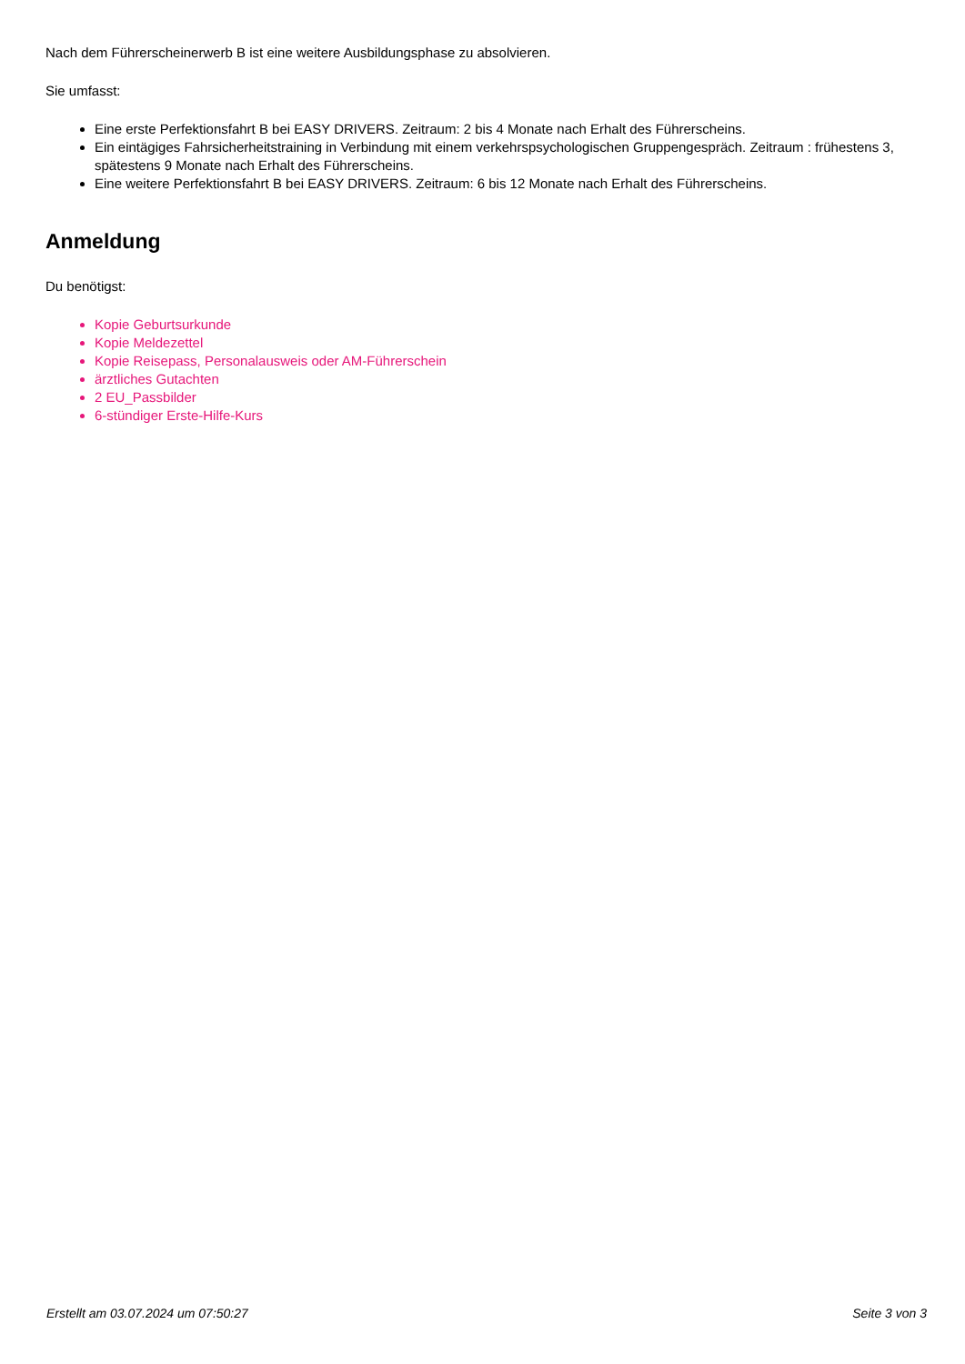Nach dem Führerscheinerwerb B ist eine weitere Ausbildungsphase zu absolvieren.
Sie umfasst:
Eine erste Perfektionsfahrt B bei EASY DRIVERS. Zeitraum: 2 bis 4 Monate nach Erhalt des Führerscheins.
Ein eintägiges Fahrsicherheitstraining in Verbindung mit einem verkehrspsychologischen Gruppengespräch. Zeitraum : frühestens 3, spätestens 9 Monate nach Erhalt des Führerscheins.
Eine weitere Perfektionsfahrt B bei EASY DRIVERS. Zeitraum: 6 bis 12 Monate nach Erhalt des Führerscheins.
Anmeldung
Du benötigst:
Kopie Geburtsurkunde
Kopie Meldezettel
Kopie Reisepass, Personalausweis oder AM-Führerschein
ärztliches Gutachten
2 EU_Passbilder
6-stündiger Erste-Hilfe-Kurs
Erstellt am 03.07.2024 um 07:50:27 Seite 3 von 3